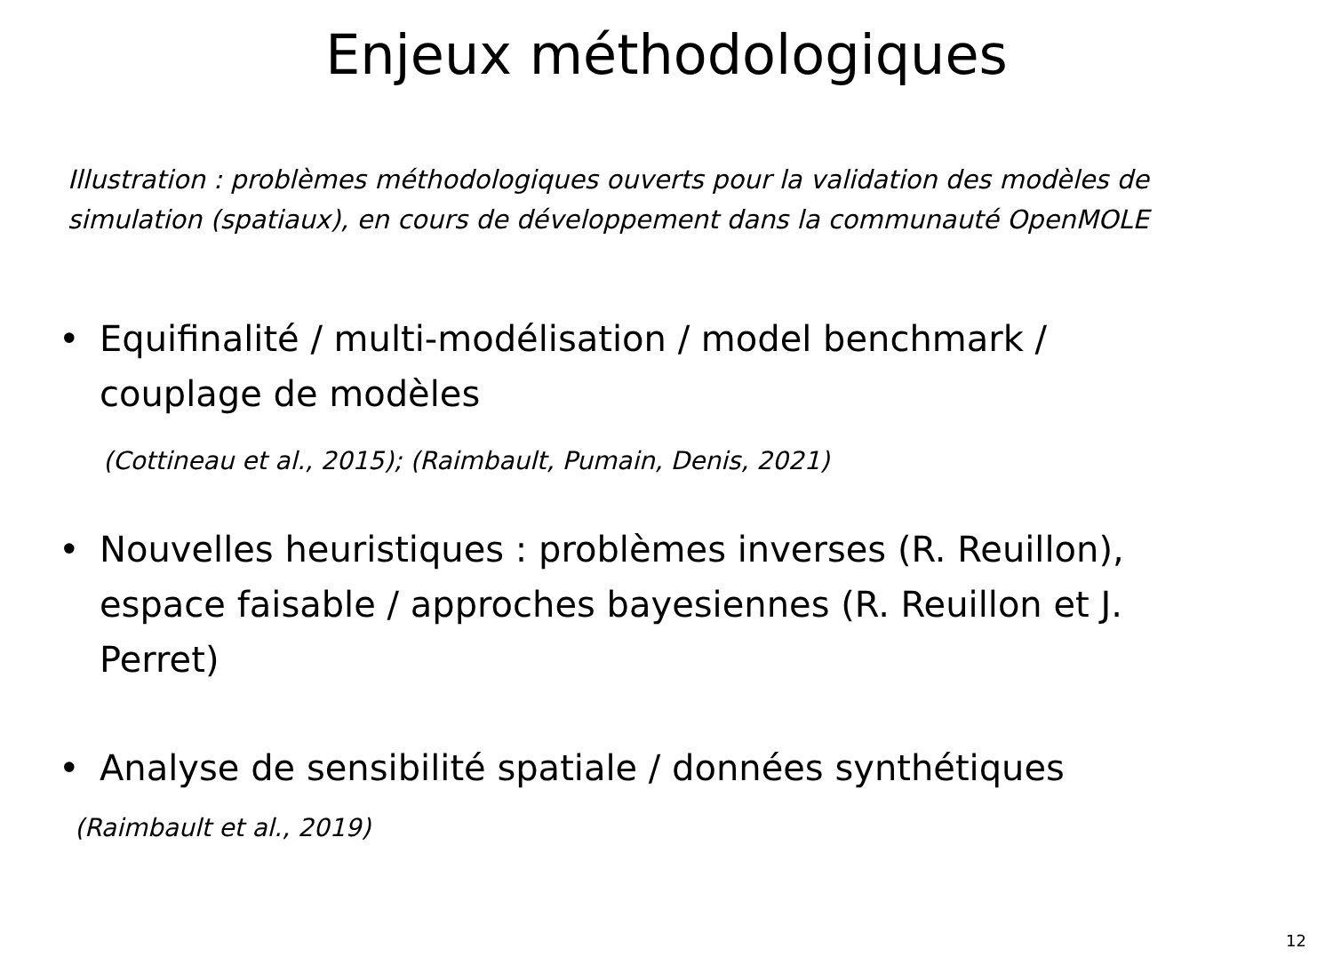Enjeux méthodologiques
Illustration : problèmes méthodologiques ouverts pour la validation des modèles de simulation (spatiaux), en cours de développement dans la communauté OpenMOLE
• Equifinalité / multi-modélisation / model benchmark / couplage de modèles
(Cottineau et al., 2015); (Raimbault, Pumain, Denis, 2021)
• Nouvelles heuristiques : problèmes inverses (R. Reuillon), espace faisable / approches bayesiennes (R. Reuillon et J. Perret)
• Analyse de sensibilité spatiale / données synthétiques
(Raimbault et al., 2019)
12